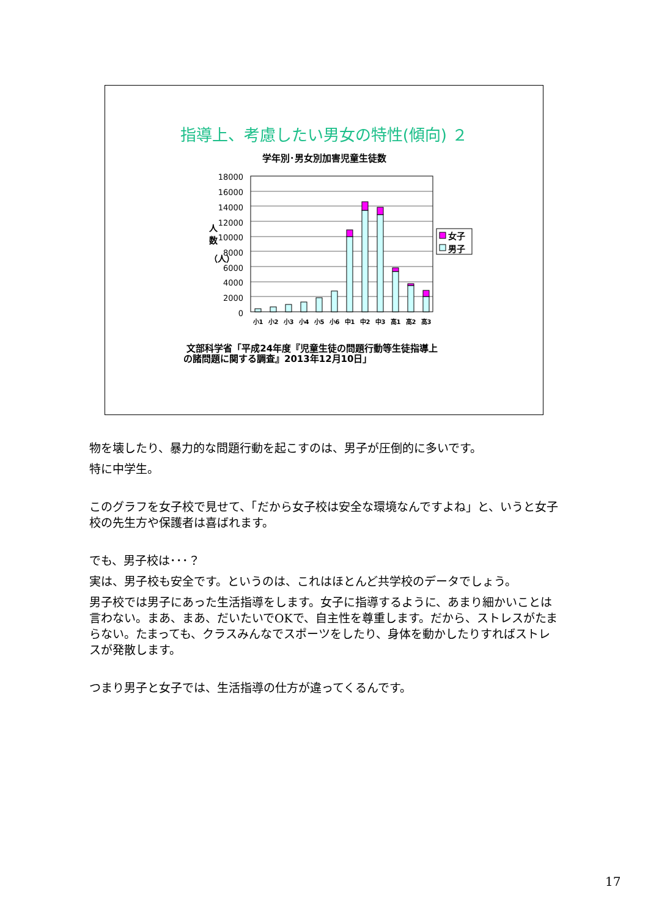指導上、考慮したい男女の特性(傾向) ２
学年別･男女別加害児童生徒数
18000
16000
14000
12000
10000
8000
6000
4000
2000
0
人
数
（人）
小1
小2
小3
小4
小5
小6
中1
中2
中3
高1
高2
高3
女子
男子
文部科学省「平成24年度『児童生徒の問題行動等生徒指導上
の諸問題に関する調査』2013年12月10日」
物を壊したり、暴力的な問題行動を起こすのは、男子が圧倒的に多いです。
特に中学生。
このグラフを女子校で見せて、「だから女子校は安全な環境なんですよね」と、いうと女子校の先生方や保護者は喜ばれます。
でも、男子校は･･･？
実は、男子校も安全です。というのは、これはほとんど共学校のデータでしょう。
男子校では男子にあった生活指導をします。女子に指導するように、あまり細かいことは言わない。まあ、まあ、だいたいでOKで、自主性を尊重します。だから、ストレスがたまらない。たまっても、クラスみんなでスポーツをしたり、身体を動かしたりすればストレスが発散します。
つまり男子と女子では、生活指導の仕方が違ってくるんです。
17